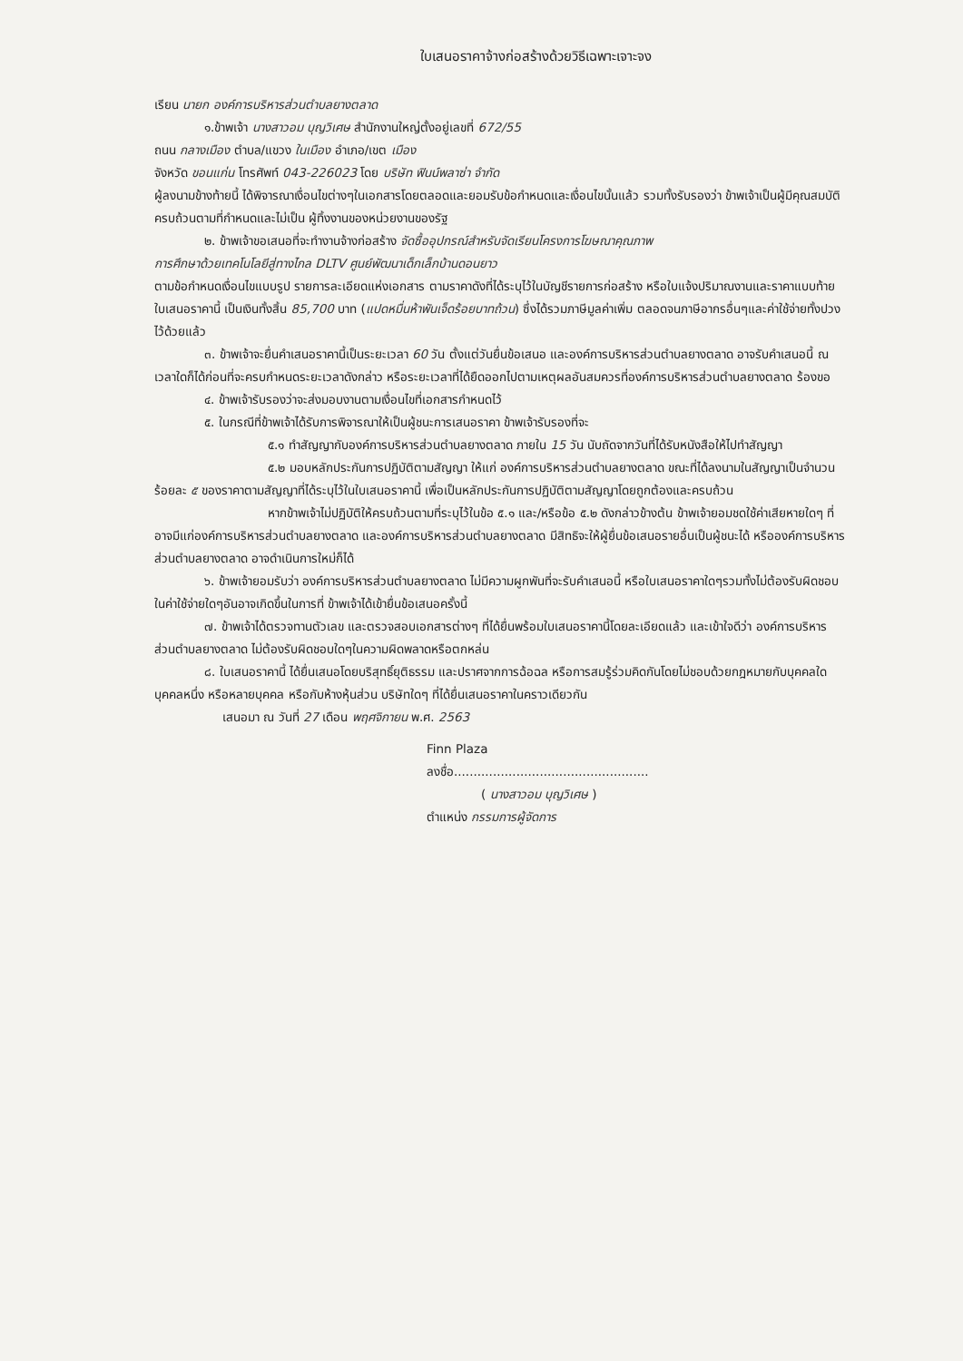ใบเสนอราคาจ้างก่อสร้างด้วยวิธีเฉพาะเจาะจง
เรียน นายก องค์การบริหารส่วนตำบลยางตลาด
๑.ข้าพเจ้า นางสาวอม บุญวิเศษ สำนักงานใหญ่ตั้งอยู่เลขที่ 672/55
ถนน กลางเมือง ตำบล/แขวง ในเมือง อำเภอ/เขต เมือง
จังหวัด ขอนแก่น โทรศัพท์ 043-226023 โดย บริษัท ฟินน์พลาซ่า จำกัด
ผู้ลงนามข้างท้ายนี้ ได้พิจารณาเงื่อนไขต่างๆในเอกสารโดยตลอดและยอมรับข้อกำหนดและเงื่อนไขนั้นแล้ว รวมทั้งรับรองว่า ข้าพเจ้าเป็นผู้มีคุณสมบัติครบถ้วนตามที่กำหนดและไม่เป็น ผู้ทิ้งงานของหน่วยงานของรัฐ
๒. ข้าพเจ้าขอเสนอที่จะทำงานจ้างก่อสร้าง จัดซื้ออุปกรณ์สำหรับจัดเรียนโครงการโฆษณาคุณภาพ
การศึกษาด้วยเทคโนโลยีสู่ทางไกล DLTV ศูนย์พัฒนาเด็กเล็กบ้านดอนยาว
ตามข้อกำหนดเงื่อนไขแบบรูป รายการละเอียดแห่งเอกสาร ตามราคาดังที่ได้ระบุไว้ในบัญชีรายการก่อสร้าง หรือใบแจ้งปริมาณงานและราคาแบบท้ายใบเสนอราคานี้ เป็นเงินทั้งสิ้น 85,700 บาท (แปดหมื่นห้าพันเจ็ดร้อยบาทถ้วน) ซึ่งได้รวมภาษีมูลค่าเพิ่ม ตลอดจนภาษีอากรอื่นๆและค่าใช้จ่ายทั้งปวงไว้ด้วยแล้ว
๓. ข้าพเจ้าจะยื่นคำเสนอราคานี้เป็นระยะเวลา 60 วัน ตั้งแต่วันยื่นข้อเสนอ และองค์การบริหารส่วนตำบลยางตลาด อาจรับคำเสนอนี้ ณ เวลาใดก็ได้ก่อนที่จะครบกำหนดระยะเวลาดังกล่าว หรือระยะเวลาที่ได้ยืดออกไปตามเหตุผลอันสมควรที่องค์การบริหารส่วนตำบลยางตลาด ร้องขอ
๔. ข้าพเจ้ารับรองว่าจะส่งมอบงานตามเงื่อนไขที่เอกสารกำหนดไว้
๕. ในกรณีที่ข้าพเจ้าได้รับการพิจารณาให้เป็นผู้ชนะการเสนอราคา ข้าพเจ้ารับรองที่จะ
๕.๑ ทำสัญญากับองค์การบริหารส่วนตำบลยางตลาด ภายใน 15 วัน นับถัดจากวันที่ได้รับหนังสือให้ไปทำสัญญา
๕.๒ มอบหลักประกันการปฏิบัติตามสัญญา ให้แก่ องค์การบริหารส่วนตำบลยางตลาด ขณะที่ได้ลงนามในสัญญาเป็นจำนวนร้อยละ ๕ ของราคาตามสัญญาที่ได้ระบุไว้ในใบเสนอราคานี้ เพื่อเป็นหลักประกันการปฏิบัติตามสัญญาโดยถูกต้องและครบถ้วน
หากข้าพเจ้าไม่ปฏิบัติให้ครบถ้วนตามที่ระบุไว้ในข้อ ๕.๑ และ/หรือข้อ ๕.๒ ดังกล่าวข้างต้น ข้าพเจ้ายอมชดใช้ค่าเสียหายใดๆ ที่อาจมีแก่องค์การบริหารส่วนตำบลยางตลาด และองค์การบริหารส่วนตำบลยางตลาด มีสิทธิจะให้ผู้ยื่นข้อเสนอรายอื่นเป็นผู้ชนะได้ หรือองค์การบริหารส่วนตำบลยางตลาด อาจดำเนินการใหม่ก็ได้
๖. ข้าพเจ้ายอมรับว่า องค์การบริหารส่วนตำบลยางตลาด ไม่มีความผูกพันที่จะรับคำเสนอนี้ หรือใบเสนอราคาใดๆรวมทั้งไม่ต้องรับผิดชอบในค่าใช้จ่ายใดๆอันอาจเกิดขึ้นในการที่ ข้าพเจ้าได้เข้ายื่นข้อเสนอครั้งนี้
๗. ข้าพเจ้าได้ตรวจทานตัวเลข และตรวจสอบเอกสารต่างๆ ที่ได้ยื่นพร้อมใบเสนอราคานี้โดยละเอียดแล้ว และเข้าใจดีว่า องค์การบริหารส่วนตำบลยางตลาด ไม่ต้องรับผิดชอบใดๆในความผิดพลาดหรือตกหล่น
๘. ใบเสนอราคานี้ ได้ยื่นเสนอโดยบริสุทธิ์ยุติธรรม และปราศจากการฉ้อฉล หรือการสมรู้ร่วมคิดกันโดยไม่ชอบด้วยกฎหมายกับบุคคลใดบุคคลหนึ่ง หรือหลายบุคคล หรือกับห้างหุ้นส่วน บริษัทใดๆ ที่ได้ยื่นเสนอราคาในคราวเดียวกัน
เสนอมา ณ วันที่ 27 เดือน พฤศจิกายน พ.ศ. 2563
Finn Plaza
ลงชื่อ..................................................
( นางสาวอม บุญวิเศษ )
ตำแหน่ง กรรมการผู้จัดการ